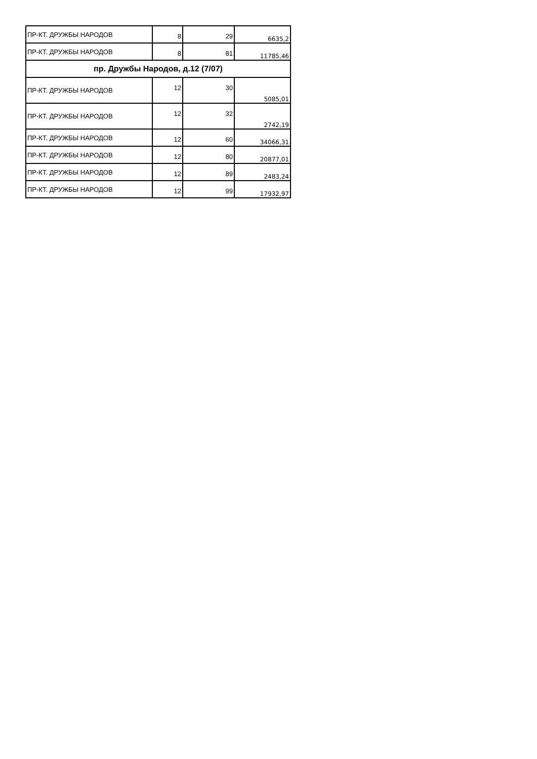| ПР-КТ. ДРУЖБЫ НАРОДОВ | 8 | 29 | 6635,2 |
| ПР-КТ. ДРУЖБЫ НАРОДОВ | 8 | 81 | 11785,46 |
| пр. Дружбы Народов, д.12 (7/07) | | | |
| ПР-КТ. ДРУЖБЫ НАРОДОВ | 12 | 30 | 5085,01 |
| ПР-КТ. ДРУЖБЫ НАРОДОВ | 12 | 32 | 2742,19 |
| ПР-КТ. ДРУЖБЫ НАРОДОВ | 12 | 60 | 34066,31 |
| ПР-КТ. ДРУЖБЫ НАРОДОВ | 12 | 80 | 20877,01 |
| ПР-КТ. ДРУЖБЫ НАРОДОВ | 12 | 89 | 2483,24 |
| ПР-КТ. ДРУЖБЫ НАРОДОВ | 12 | 99 | 17932,97 |